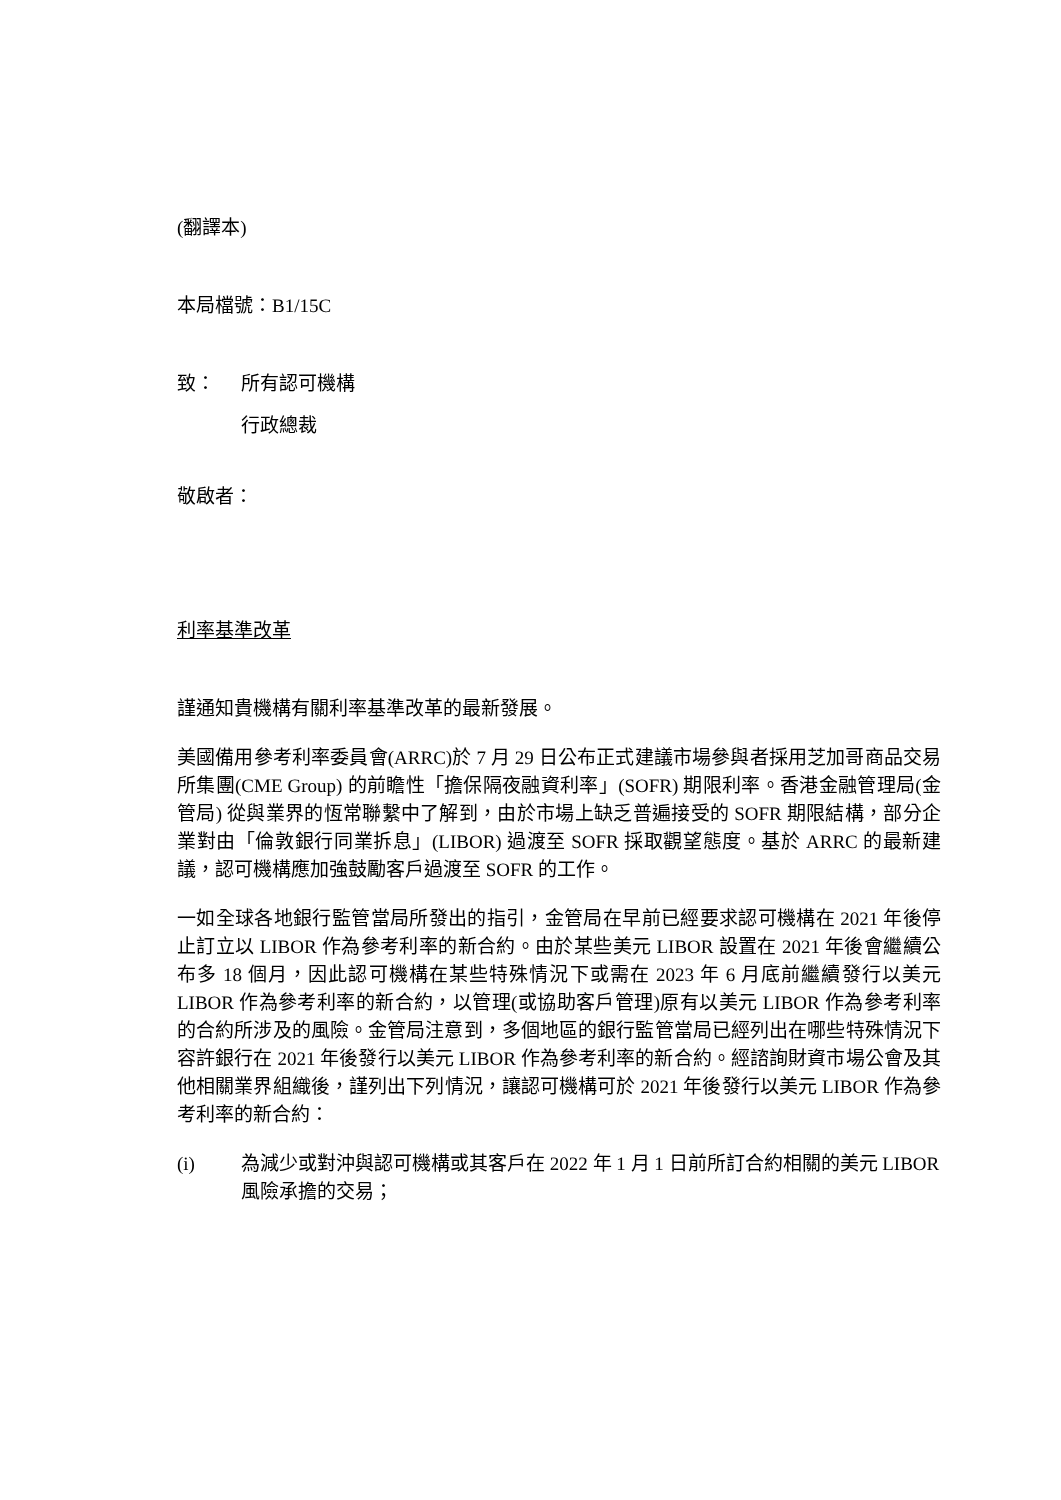(翻譯本)
本局檔號：B1/15C
致： 所有認可機構
行政總裁
敬啟者：
利率基準改革
謹通知貴機構有關利率基準改革的最新發展。
美國備用參考利率委員會(ARRC)於 7 月 29 日公布正式建議市場參與者採用芝加哥商品交易所集團(CME Group) 的前瞻性「擔保隔夜融資利率」(SOFR) 期限利率。香港金融管理局(金管局) 從與業界的恆常聯繫中了解到，由於市場上缺乏普遍接受的 SOFR 期限結構，部分企業對由「倫敦銀行同業拆息」(LIBOR) 過渡至 SOFR 採取觀望態度。基於 ARRC 的最新建議，認可機構應加強鼓勵客戶過渡至 SOFR 的工作。
一如全球各地銀行監管當局所發出的指引，金管局在早前已經要求認可機構在 2021 年後停止訂立以 LIBOR 作為參考利率的新合約。由於某些美元 LIBOR 設置在 2021 年後會繼續公布多 18 個月，因此認可機構在某些特殊情況下或需在 2023 年 6 月底前繼續發行以美元 LIBOR 作為參考利率的新合約，以管理(或協助客戶管理)原有以美元 LIBOR 作為參考利率的合約所涉及的風險。金管局注意到，多個地區的銀行監管當局已經列出在哪些特殊情況下容許銀行在 2021 年後發行以美元 LIBOR 作為參考利率的新合約。經諮詢財資市場公會及其他相關業界組織後，謹列出下列情況，讓認可機構可於 2021 年後發行以美元 LIBOR 作為參考利率的新合約：
(i) 為減少或對沖與認可機構或其客戶在 2022 年 1 月 1 日前所訂合約相關的美元 LIBOR 風險承擔的交易；